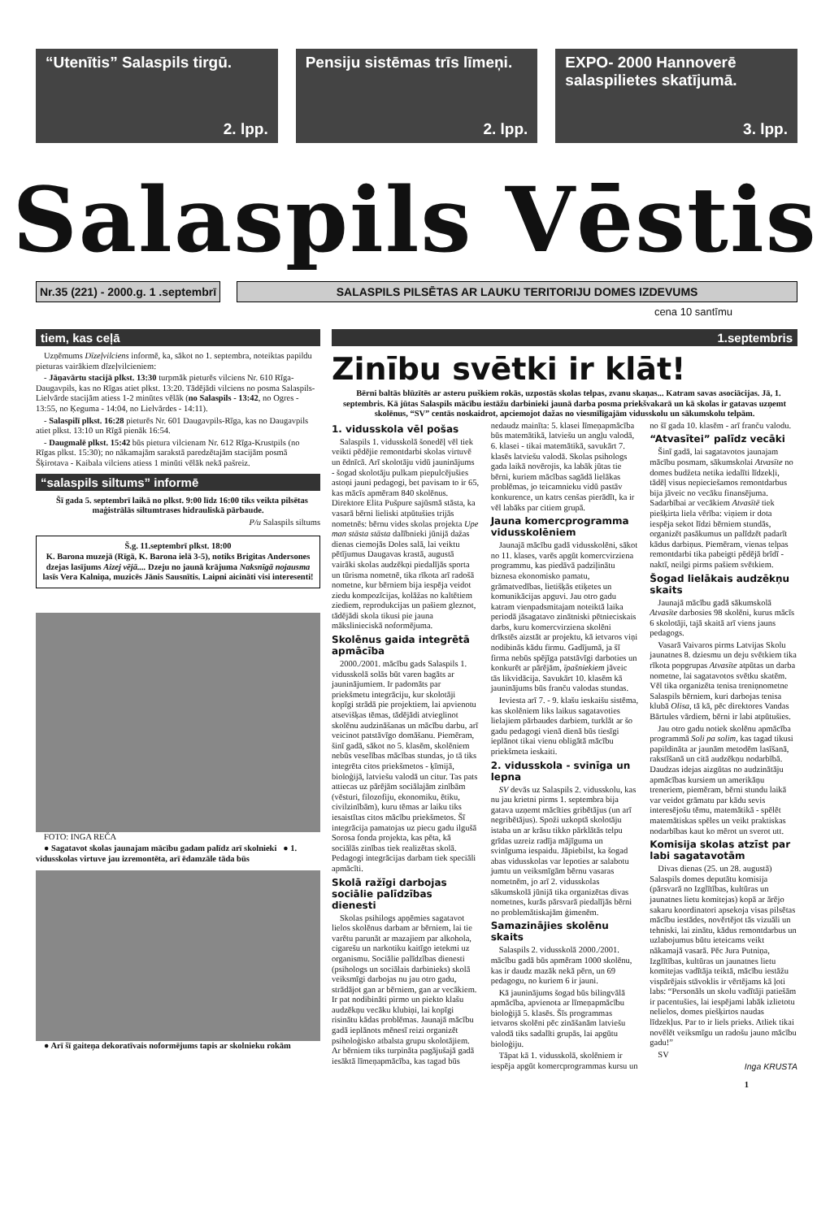“Utenītis” Salaspils tirgū.
2. lpp.
Pensiju sistēmas trīs līmeņi.
2. lpp.
EXPO- 2000 Hannoverē salaspilietes skatījumā.
3. lpp.
Salaspils Vēstis
Nr.35 (221) - 2000.g. 1 .septembrī
SALASPILS PILSĒTAS AR LAUKU TERITORIJU DOMES IZDEVUMS
cena 10 santīmu
tiem, kas ceļā
Uzņēmums Dīzeļvilciens informē, ka, sākot no 1. septembra, noteiktas papildu pieturas vairākiem dīzeļvilcieniem:
- Jāņavārtu stacijā plkst. 13:30 turpmāk pieturēs vilciens Nr. 610 Rīga-Daugavpils, kas no Rīgas atiet plkst. 13:20. Tādējādi vilciens no posma Salaspils-Lielvārde stacijām atiess 1-2 minūtes vēlāk (no Salaspils - 13:42, no Ogres - 13:55, no Ķeguma - 14:04, no Lielvārdes - 14:11).
- Salaspilī plkst. 16:28 pieturēs Nr. 601 Daugavpils-Rīga, kas no Daugavpils atiet plkst. 13:10 un Rīgā pienāk 16:54.
- Daugmalē plkst. 15:42 būs pietura vilcienam Nr. 612 Rīga-Krustpils (no Rīgas plkst. 15:30); no nākamajām sarakstā paredzētajām stacijām posmā Šķirotava - Kaibala vilciens atiess 1 minūti vēlāk nekā pašreiz.
“salaspils siltums” informē
Šī gada 5. septembrī laikā no plkst. 9:00 līdz 16:00 tiks veikta pilsētas maģistrālās siltumtrases hidrauliskā pārbaude.
P/u Salaspils siltums
Š.g. 11.septembrī plkst. 18:00
K. Barona muzejā (Rīgā, K. Barona ielā 3-5), notiks Brigitas Andersones dzejas lasījums Aizej vējā.... Dzeju no jaunā krājuma Naksnīgā nojausma lasīs Vera Kalniņa, muzicēs Jānis Sausnītis. Laipni aicināti visi interesenti!
FOTO: INGA REČA
● Sagatavot skolas jaunajam mācību gadam palīdz arī skolnieki ● 1. vidusskolas virtuve jau izremontēta, arī ēdamzāle tāda būs
● Arī šī gaiteņa dekoratīvais noformējums tapis ar skolnieku rokām
1.septembris
Zinību svētki ir klāt!
Bērni baltās blūzītēs ar asteru puškiem rokās, uzpostās skolas telpas, zvanu skaņas... Katram savas asociācijas. Jā, 1. septembris. Kā jūtas Salaspils mācību iestāžu darbinieki jaunā darba posma priekšvakarā un kā skolas ir gatavas uzņemt skolēnus, “SV” centās noskaidrot, apciemojot dažas no viesmīlīgajām vidusskolu un sākumskolu telpām.
1. vidusskola vēl pošas
Salaspils 1. vidusskolā šonedēļ vēl tiek veikti pēdējie remontdarbi skolas virtuvē un ēdnīcā. Arī skolotāju vidū jauninājums - šogad skolotāju pulkam piepulcējušies astoņi jauni pedagogi, bet pavisam to ir 65, kas mācīs apmēram 840 skolēnus. Direktore Elita Pušpure sajūsmā stāsta, ka vasarā bērni lieliski atpūtušies trijās nometnēs: bērnu vides skolas projekta Upe man stāsta stāsta dalībnieki jūnijā dažas dienas ciemojās Doles salā, lai veiktu pētījumus Daugavas krastā, augustā vairāki skolas audzēkņi piedalījās sporta un tūrisma nometnē, tika rīkota arī radošā nometne, kur bērniem bija iespēja veidot ziedu kompozīcijas, kolāžas no kaltētiem ziediem, reprodukcijas un pašiem gleznot, tādējādi skola tikusi pie jauna mākslinieciskā noformējuma.
Skolēnus gaida integrētā apmācība
2000./2001. mācību gads Salaspils 1. vidusskolā solās būt varen bagāts ar jauninājumiem. Ir padomāts par priekšmetu integrāciju, kur skolotāji kopīgi strādā pie projektiem, lai apvienotu atsevišķas tēmas, tādējādi atvieglinot skolēnu audzināšanas un mācību darbu, arī veicinot patstāvīgo domāšanu. Piemēram, šinī gadā, sākot no 5. klasēm, skolēniem nebūs veselības mācības stundas, jo tā tiks integrēta citos priekšmetos - ķīmijā, bioloģijā, latviešu valodā un citur. Tas pats attiecas uz pārējām sociālajām zinībām (vēsturi, filozofiju, ekonomiku, ētiku, civilzinībām), kuru tēmas ar laiku tiks iesaistītas citos mācību priekšmetos. Šī integrācija pamatojas uz piecu gadu ilgušā Sorosa fonda projekta, kas pēta, kā sociālās zinības tiek realizētas skolā. Pedagogi integrācijas darbam tiek speciāli apmācīti.
Skolā ražīgi darbojas sociālie palīdzības dienesti
Skolas psihilogs apņēmies sagatavot lielos skolēnus darbam ar bērniem, lai tie varētu parunāt ar mazajiem par alkohola, cigarešu un narkotiku kaitīgo ietekmi uz organismu. Sociālie palīdzības dienesti (psihologs un sociālais darbinieks) skolā veiksmīgi darbojas nu jau otro gadu, strādājot gan ar bērniem, gan ar vecākiem. Ir pat nodibināti pirmo un piekto klašu audzēkņu vecāku klubiņi, lai kopīgi risinātu kādas problēmas. Jaunajā mācību gadā ieplānots mēnesī reizi organizēt psiholoģisko atbalsta grupu skolotājiem. Ar bērniem tiks turpināta pagājušajā gadā iesāktā līmeņapmācība, kas tagad būs nedaudz mainīta: 5. klasei līmeņapmācība būs matemātikā, latviešu un angļu valodā, 6. klasei - tikai matemātikā, savukārt 7. klasēs latviešu valodā. Skolas psihologs gada laikā novērojis, ka labāk jūtas tie bērni, kuriem mācības sagādā lielākas problēmas, jo teicamnieku vidū pastāv konkurence, un katrs cenšas pierādīt, ka ir vēl labāks par citiem grupā.
Jauna komercprogramma vidusskolēniem
Jaunajā mācību gadā vidusskolēni, sākot no 11. klases, varēs apgūt komercvirziena programmu, kas piedāvā padziļinātu biznesa ekonomisko pamatu, grāmatvedības, lietišķās etiķetes un komunikācijas apguvi. Jau otro gadu katram vienpadsmitajam noteiktā laika periodā jāsagatavo zinātniski pētnieciskais darbs, kuru komercvirziena skolēni drīkstēs aizstāt ar projektu, kā ietvaros viņi nodibinās kādu firmu. Gadījumā, ja šī firma nebūs spējīga patstāvīgi darboties un konkurēt ar pārējām, īpašniekiem jāveic tās likvidācija. Savukārt 10. klasēm kā jauninājums būs franču valodas stundas.
Ieviesta arī 7. - 9. klašu ieskaišu sistēma, kas skolēniem liks laikus sagatavoties lielajiem pārbaudes darbiem, turklāt ar šo gadu pedagogi vienā dienā būs tiesīgi ieplānot tikai vienu obligātā mācību priekšmeta ieskaiti.
2. vidusskola - svinīga un lepna
SV devās uz Salaspils 2. vidusskolu, kas nu jau krietni pirms 1. septembra bija gatava uzņemt mācīties gribētājus (un arī negribētājus). Spoži uzkoptā skolotāju istaba un ar krāsu tikko pārklātās telpu grīdas uzreiz radīja mājīguma un svinīguma iespaidu. Jāpiebilst, ka šogad abas vidusskolas var lepoties ar salabotu jumtu un veiksmīgām bērnu vasaras nometnēm, jo arī 2. vidusskolas sākumskolā jūnijā tika organizētas divas nometnes, kurās pārsvarā piedalījās bērni no problemātiskajām ģimenēm.
Samazinājies skolēnu skaits
Salaspils 2. vidusskolā 2000./2001. mācību gadā būs apmēram 1000 skolēnu, kas ir daudz mazāk nekā pērn, un 69 pedagogu, no kuriem 6 ir jauni.
Kā jauninājums šogad būs bilingvālā apmācība, apvienota ar līmeņapmācību bioloģijā 5. klasēs. Šīs programmas ietvaros skolēni pēc zināšanām latviešu valodā tiks sadalīti grupās, lai apgūtu bioloģiju.
Tāpat kā 1. vidusskolā, skolēniem ir iespēja apgūt komercprogrammas kursu un no šī gada 10. klasēm - arī franču valodu.
“Atvasītei” palīdz vecāki
Šinī gadā, lai sagatavotos jaunajam mācību posmam, sākumskolai Atvasīte no domes budžeta netika iedalīti līdzekļi, tādēļ visus nepieciešamos remontdarbus bija jāveic no vecāku finansējuma. Sadarbībai ar vecākiem Atvasītē tiek piešķirta liela vērība: viņiem ir dota iespēja sekot līdzi bērniem stundās, organizēt pasākumus un palīdzēt padarīt kādus darbiņus. Piemēram, vienas telpas remontdarbi tika pabeigti pēdējā brīdī - naktī, neilgi pirms pašiem svētkiem.
Šogad lielākais audzēkņu skaits
Jaunajā mācību gadā sākumskolā Atvasīte darbosies 98 skolēni, kurus mācīs 6 skolotāji, tajā skaitā arī viens jauns pedagogs.
Vasarā Vaivaros pirms Latvijas Skolu jaunatnes 8. dziesmu un deju svētkiem tika rīkota popgrupas Atvasīte atpūtas un darba nometne, lai sagatavotos svētku skatēm. Vēl tika organizēta tenisa treniņnometne Salaspils bērniem, kuri darbojas tenisa klubā Olisa, tā kā, pēc direktores Vandas Bārtules vārdiem, bērni ir labi atpūtušies.
Jau otro gadu notiek skolēnu apmācība programmā Soli pa solim, kas tagad tikusi papildināta ar jaunām metodēm lasīšanā, rakstīšanā un citā audzēkņu nodarbībā. Daudzas idejas aizgūtas no audzinātāju apmācības kursiem un amerikāņu treneriem, piemēram, bērni stundu laikā var veidot grāmatu par kādu sevis interesējošu tēmu, matemātikā - spēlēt matemātiskas spēles un veikt praktiskas nodarbības kaut ko mērot un sverot utt.
Komisija skolas atzīst par labi sagatavotām
Divas dienas (25. un 28. augustā) Salaspils domes deputātu komisija (pārsvarā no Izglītības, kultūras un jaunatnes lietu komitejas) kopā ar ārējo sakaru koordinatori apsekoja visas pilsētas mācību iestādes, novērtējot tās vizuāli un tehniski, lai zinātu, kādus remontdarbus un uzlabojumus būtu ieteicams veikt nākamajā vasarā. Pēc Jura Putniņa, Izglītības, kultūras un jaunatnes lietu komitejas vadītāja teiktā, mācību iestāžu vispārējais stāvoklis ir vērtējams kā ļoti labs: “Personāls un skolu vadītāji patiešām ir pacentušies, lai iespējami labāk izlietotu nelielos, domes piešķirtos naudas līdzekļus. Par to ir liels prieks. Atliek tikai novēlēt veiksmīgu un radošu jauno mācību gadu!”
SV
Inga KRUSTA
1